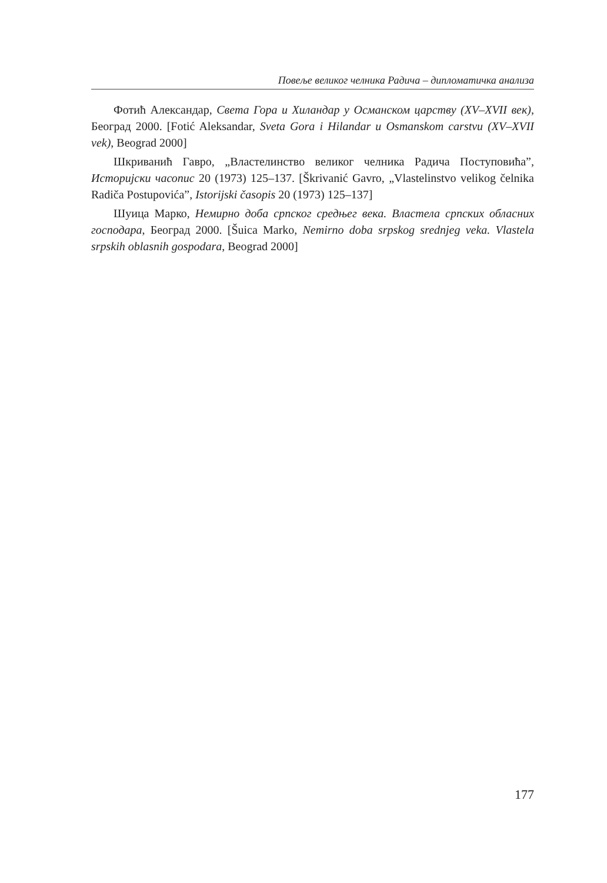Повеље великог челника Радича – дипломатичка анализа
Фотић Александар, Света Гора и Хиландар у Османском царству (XV–XVII век), Београд 2000. [Fotić Aleksandar, Sveta Gora i Hilandar u Osmanskom carstvu (XV–XVII vek), Beograd 2000]
Шкриванић Гавро, „Властелинство великог челника Радича Поступовића”, Историјски часопис 20 (1973) 125–137. [Škrivanić Gavro, „Vlastelinstvo velikog čelnika Radiča Postupovića”, Istorijski časopis 20 (1973) 125–137]
Шуица Марко, Немирно доба српског средњег века. Властела српских обласних господара, Београд 2000. [Šuica Marko, Nemirno doba srpskog srednjeg veka. Vlastela srpskih oblasnih gospodara, Beograd 2000]
177